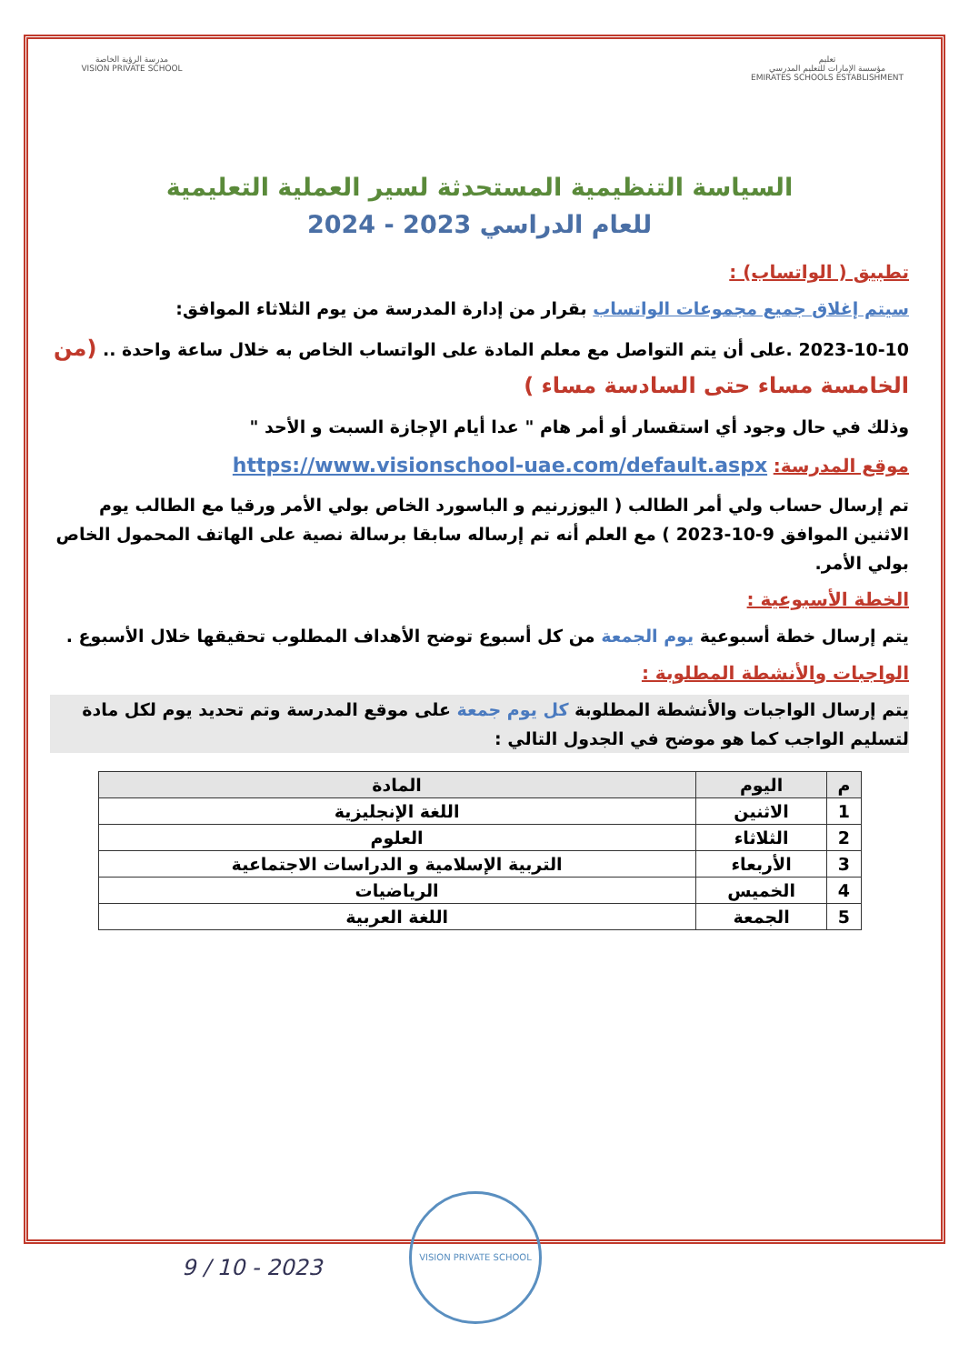تعليم
مؤسسة الإمارات للتعليم المدرسي
EMIRATES SCHOOLS ESTABLISHMENT
مدرسة الرؤية الخاصة
VISION PRIVATE SCHOOL
السياسة التنظيمية المستحدثة لسير العملية التعليمية
للعام الدراسي 2023 - 2024
تطبيق ( الواتساب) :
سيتم إغلاق جميع مجموعات الواتساب بقرار من إدارة المدرسة من يوم الثلاثاء الموافق:
2023-10-10 .على أن يتم التواصل مع معلم المادة على الواتساب الخاص به خلال ساعة واحدة .. (من الخامسة مساء حتى السادسة مساء )
وذلك في حال وجود أي استقسار أو أمر هام " عدا أيام الإجازة السبت و الأحد "
موقع المدرسة: https://www.visionschool-uae.com/default.aspx
تم إرسال حساب ولي أمر الطالب ( اليوزرنيم و الباسورد الخاص بولي الأمر ورقيا مع الطالب يوم الاثنين الموافق 9-10-2023 ) مع العلم أنه تم إرساله سابقا برسالة نصية على الهاتف المحمول الخاص بولي الأمر.
الخطة الأسبوعية :
يتم إرسال خطة أسبوعية يوم الجمعة من كل أسبوع توضح الأهداف المطلوب تحقيقها خلال الأسبوع .
الواجبات والأنشطة المطلوبة :
يتم إرسال الواجبات والأنشطة المطلوبة كل يوم جمعة على موقع المدرسة وتم تحديد يوم لكل مادة لتسليم الواجب كما هو موضح في الجدول التالي :
| م | اليوم | المادة |
| --- | --- | --- |
| 1 | الاثنين | اللغة الإنجليزية |
| 2 | الثلاثاء | العلوم |
| 3 | الأربعاء | التربية الإسلامية و الدراسات الاجتماعية |
| 4 | الخميس | الرياضيات |
| 5 | الجمعة | اللغة العربية |
VISION PRIVATE SCHOOL
9 / 10 - 2023